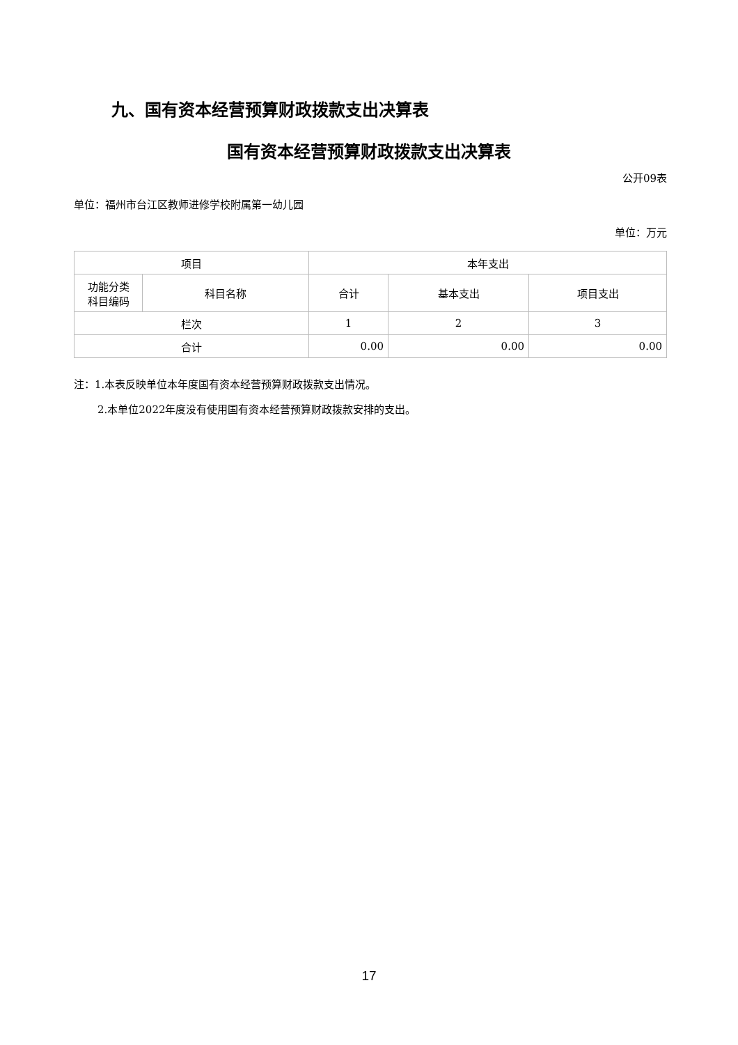九、国有资本经营预算财政拨款支出决算表
国有资本经营预算财政拨款支出决算表
公开09表
单位：福州市台江区教师进修学校附属第一幼儿园
单位：万元
| 项目 | | 本年支出 | | |
| --- | --- | --- | --- | --- |
| 功能分类 科目编码 | 科目名称 | 合计 | 基本支出 | 项目支出 |
| 栏次 | | 1 | 2 | 3 |
| 合计 | | 0.00 | 0.00 | 0.00 |
注：1.本表反映单位本年度国有资本经营预算财政拨款支出情况。
2.本单位2022年度没有使用国有资本经营预算财政拨款安排的支出。
17